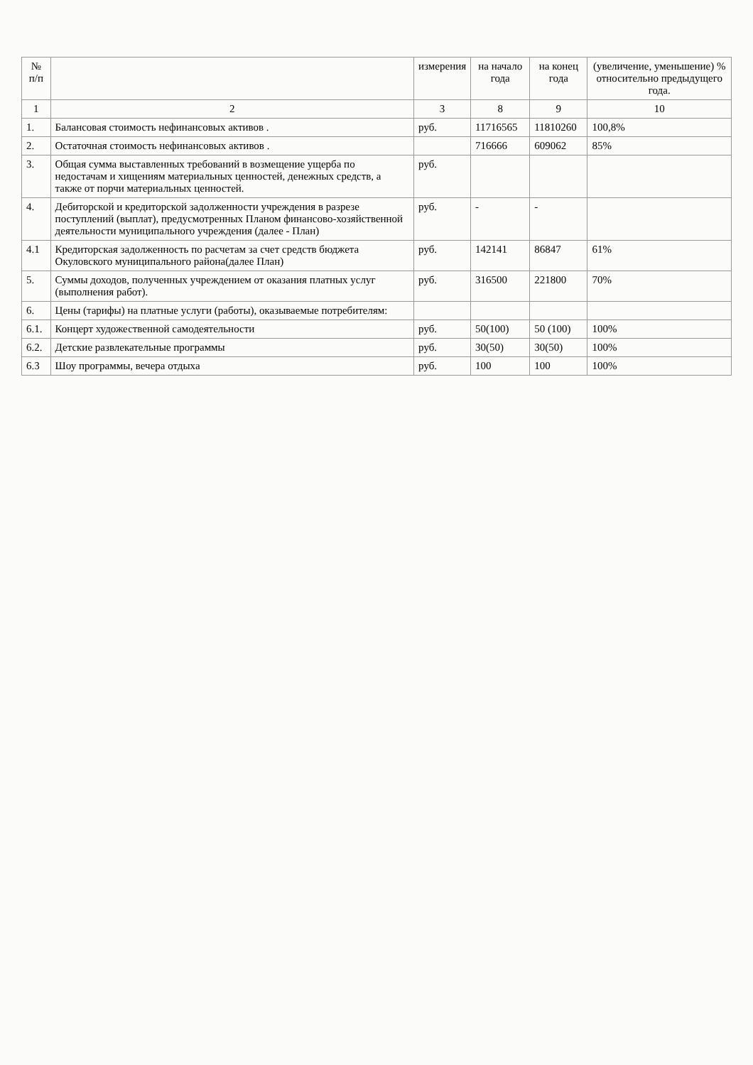| № п/п | | измерения | на начало года | на конец года | (увеличение, уменьшение) % относительно предыдущего года. |
| --- | --- | --- | --- | --- | --- |
| 1 | 2 | 3 | 8 | 9 | 10 |
| 1. | Балансовая стоимость нефинансовых активов . | руб. | 11716565 | 11810260 | 100,8% |
| 2. | Остаточная стоимость нефинансовых активов . | | 716666 | 609062 | 85% |
| 3. | Общая сумма выставленных требований в возмещение ущерба по недостачам и хищениям материальных ценностей, денежных средств, а также от порчи материальных ценностей. | руб. | | | |
| 4. | Дебиторской и кредиторской задолженности учреждения в разрезе поступлений (выплат), предусмотренных Планом финансово-хозяйственной деятельности муниципального учреждения (далее - План) | руб. | - | - | |
| 4.1 | Кредиторская задолженность по расчетам за счет средств бюджета Окуловского муниципального района(далее План) | руб. | 142141 | 86847 | 61% |
| 5. | Суммы доходов, полученных учреждением от оказания платных услуг (выполнения работ). | руб. | 316500 | 221800 | 70% |
| 6. | Цены (тарифы) на платные услуги (работы), оказываемые потребителям: | | | | |
| 6.1. | Концерт художественной самодеятельности | руб. | 50(100) | 50 (100) | 100% |
| 6.2. | Детские развлекательные программы | руб. | 30(50) | 30(50) | 100% |
| 6.3 | Шоу программы, вечера отдыха | руб. | 100 | 100 | 100% |